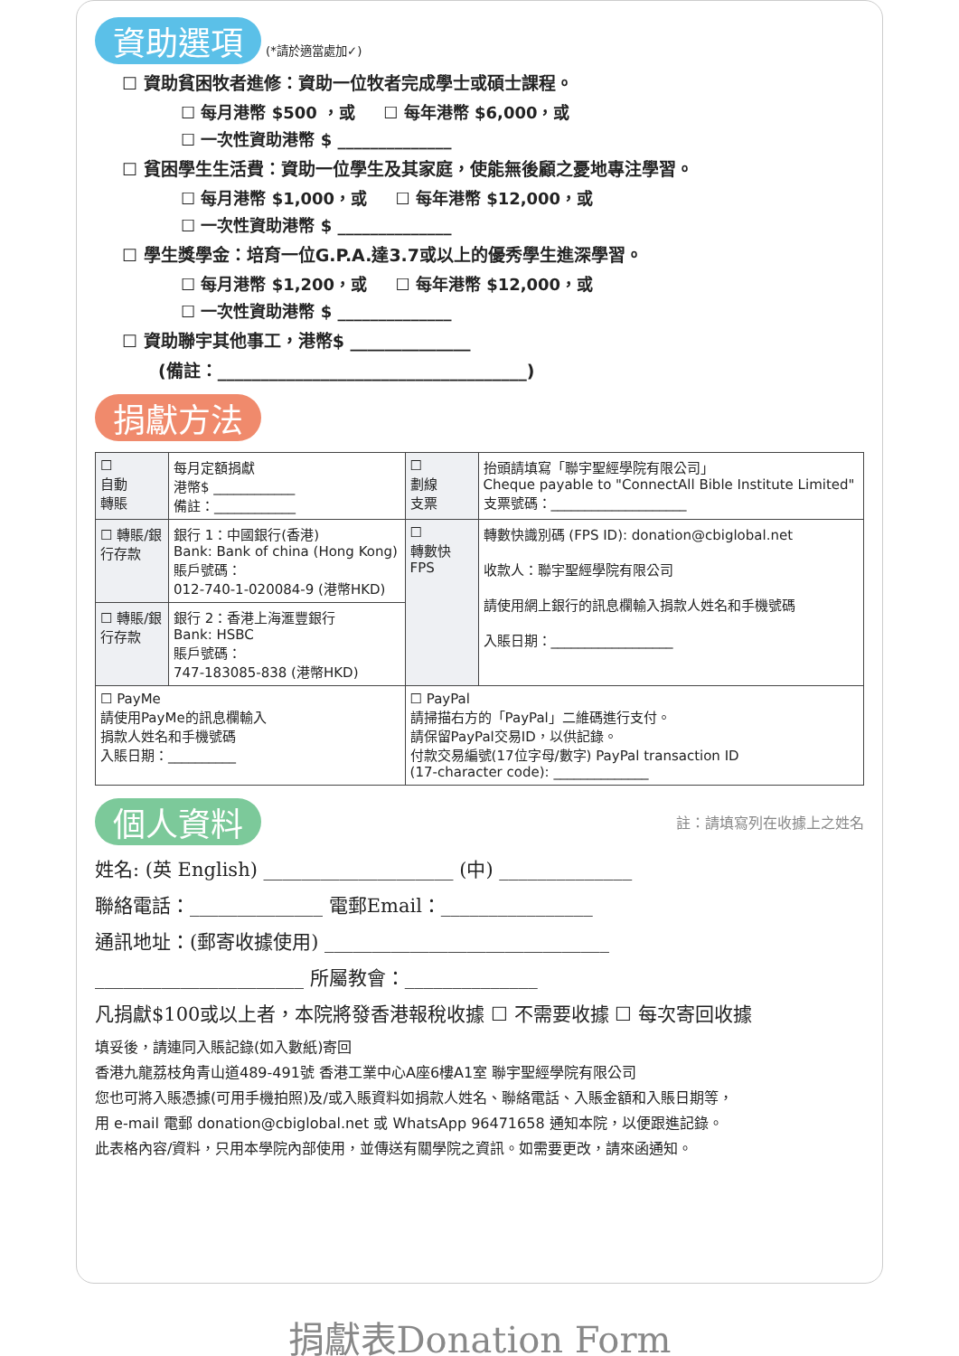資助選項 (*請於適當處加✓)
☐ 資助貧困牧者進修：資助一位牧者完成學士或碩士課程。
☐ 每月港幣 $500 ，或 ☐ 每年港幣 $6,000，或
☐ 一次性資助港幣 $ ______________
☐ 貧困學生生活費：資助一位學生及其家庭，使能無後顧之憂地專注學習。
☐ 每月港幣 $1,000，或 ☐ 每年港幣 $12,000，或
☐ 一次性資助港幣 $ ______________
☐ 學生獎學金：培育一位G.P.A.達3.7或以上的優秀學生進深學習。
☐ 每月港幣 $1,200，或 ☐ 每年港幣 $12,000，或
☐ 一次性資助港幣 $ ______________
☐ 資助聯宇其他事工，港幣$ ______________
(備註：____________________________________)
捐獻方法
| ☐ 自動 轉賬 | 每月定額捐獻 港幣$ ____________ 備註：____________ | ☐ 劃線 支票 | 抬頭請填寫「聯宇聖經學院有限公司」 Cheque payable to "ConnectAll Bible Institute Limited" 支票號碼：____________________ |
| ☐ 轉賬/銀行存款 | 銀行 1：中國銀行(香港) Bank: Bank of china (Hong Kong) 賬戶號碼： 012-740-1-020084-9 (港幣HKD) | ☐ 轉數快 FPS | 轉數快識別碼 (FPS ID): donation@cbiglobal.net 收款人：聯宇聖經學院有限公司 請使用網上銀行的訊息欄輸入捐款人姓名和手機號碼 入賬日期：__________________ |
| ☐ 轉賬/銀行存款 | 銀行 2：香港上海滙豐銀行 Bank: HSBC 賬戶號碼： 747-183085-838 (港幣HKD) | | |
| ☐ PayMe 請使用PayMe的訊息欄輸入 捐款人姓名和手機號碼 入賬日期：__________ | | ☐ PayPal 請掃描右方的「PayPal」二維碼進行支付。 請保留PayPal交易ID，以供記錄。 付款交易編號(17位字母/數字) PayPal transaction ID (17-character code): ______________ | |
個人資料 註：請填寫列在收據上之姓名
姓名: (英 English) ____________________ (中) ______________
聯絡電話：______________ 電郵Email：________________
通訊地址：(郵寄收據使用) ______________________________
______________________ 所屬教會：______________
凡捐獻$100或以上者，本院將發香港報稅收據 ☐ 不需要收據 ☐ 每次寄回收據
填妥後，請連同入賬記錄(如入數紙)寄回
香港九龍荔枝角青山道489-491號 香港工業中心A座6樓A1室 聯宇聖經學院有限公司
您也可將入賬憑據(可用手機拍照)及/或入賬資料如捐款人姓名、聯絡電話、入賬金額和入賬日期等，
用 e-mail 電郵 donation@cbiglobal.net 或 WhatsApp 96471658 通知本院，以便跟進記錄。
此表格內容/資料，只用本學院內部使用，並傳送有關學院之資訊。如需要更改，請來函通知。
捐獻表Donation Form